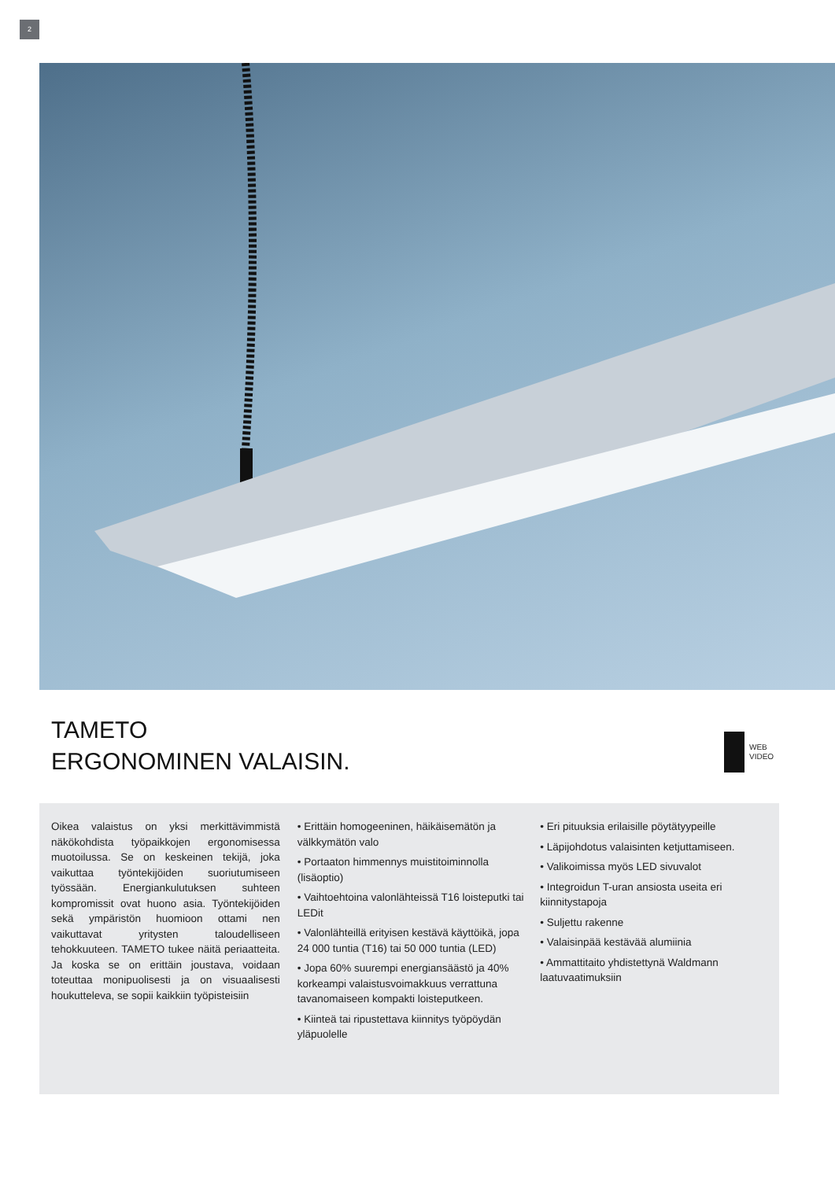2
TAMETO
ERGONOMINEN VALAISIN.
WEB
VIDEO
Oikea valaistus on yksi merkittävimmistä näkökohdista työpaikkojen ergonomisessa muotoilussa. Se on keskeinen tekijä, joka vaikuttaa työntekijöiden suoriutumiseen työssään. Energiankulutuksen suhteen kompromissit ovat huono asia. Työntekijöiden sekä ympäristön huomioon ottami nen vaikuttavat yritysten taloudelliseen tehokkuuteen. TAMETO tukee näitä periaatteita. Ja koska se on erittäin joustava, voidaan toteuttaa monipuolisesti ja on visuaalisesti houkutteleva, se sopii kaikkiin työpisteisiin
• Erittäin homogeeninen, häikäisemätön ja välkkymätön valo
• Portaaton himmennys muistitoiminnolla (lisäoptio)
• Vaihtoehtoina valonlähteissä T16 loisteputki tai LEDit
• Valonlähteillä erityisen kestävä käyttöikä, jopa 24 000 tuntia (T16) tai 50 000 tuntia (LED)
• Jopa 60% suurempi energiansäästö ja 40% korkeampi valaistusvoimakkuus verrattuna tavanomaiseen kompakti loisteputkeen.
• Kiinteä tai ripustettava kiinnitys työpöydän yläpuolelle
• Eri pituuksia erilaisille pöytätyypeille
• Läpijohdotus valaisinten ketjuttamiseen.
• Valikoimissa myös LED sivuvalot
• Integroidun T-uran ansiosta useita eri kiinnitystapoja
• Suljettu rakenne
• Valaisinpää kestävää alumiinia
• Ammattitaito yhdistettynä Waldmann laatuvaatimuksiin